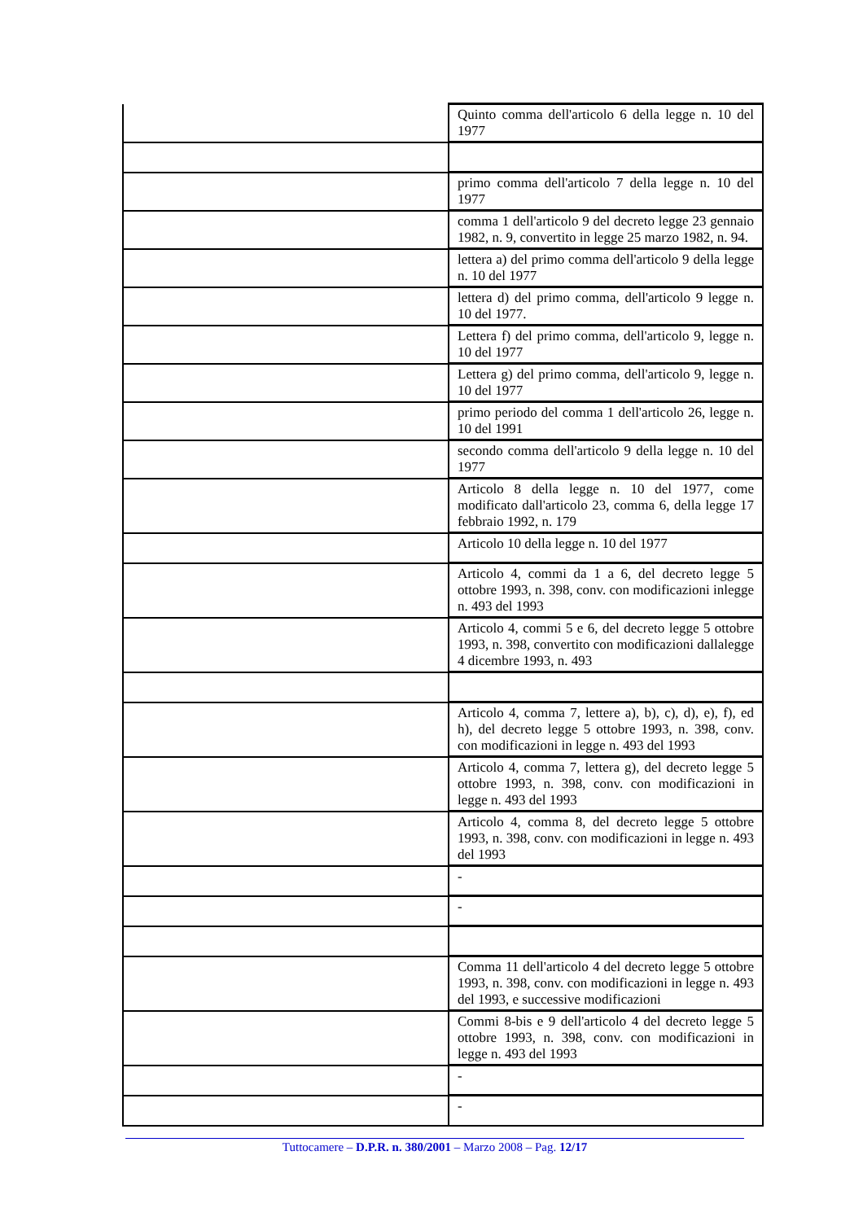| | Quinto comma dell'articolo 6 della legge n. 10 del 1977 |
| | primo comma dell'articolo 7 della legge n. 10 del 1977 |
| | comma 1 dell'articolo 9 del decreto legge 23 gennaio 1982, n. 9, convertito in legge 25 marzo 1982, n. 94. |
| | lettera a) del primo comma dell'articolo 9 della legge n. 10 del 1977 |
| | lettera d) del primo comma, dell'articolo 9 legge n. 10 del 1977. |
| | Lettera f) del primo comma, dell'articolo 9, legge n. 10 del 1977 |
| | Lettera g) del primo comma, dell'articolo 9, legge n. 10 del 1977 |
| | primo periodo del comma 1 dell'articolo 26, legge n. 10 del 1991 |
| | secondo comma dell'articolo 9 della legge n. 10 del 1977 |
| | Articolo 8 della legge n. 10 del 1977, come modificato dall'articolo 23, comma 6, della legge 17 febbraio 1992, n. 179 |
| | Articolo 10 della legge n. 10 del 1977 |
| | Articolo 4, commi da 1 a 6, del decreto legge 5 ottobre 1993, n. 398, conv. con modificazioni inlegge n. 493 del 1993 |
| | Articolo 4, commi 5 e 6, del decreto legge 5 ottobre 1993, n. 398, convertito con modificazioni dallalegge 4 dicembre 1993, n. 493 |
| | Articolo 4, comma 7, lettere a), b), c), d), e), f), ed h), del decreto legge 5 ottobre 1993, n. 398, conv. con modificazioni in legge n. 493 del 1993 |
| | Articolo 4, comma 7, lettera g), del decreto legge 5 ottobre 1993, n. 398, conv. con modificazioni in legge n. 493 del 1993 |
| | Articolo 4, comma 8, del decreto legge 5 ottobre 1993, n. 398, conv. con modificazioni in legge n. 493 del 1993 |
| | - |
| | - |
| | Comma 11 dell'articolo 4 del decreto legge 5 ottobre 1993, n. 398, conv. con modificazioni in legge n. 493 del 1993, e successive modificazioni |
| | Commi 8-bis e 9 dell'articolo 4 del decreto legge 5 ottobre 1993, n. 398, conv. con modificazioni in legge n. 493 del 1993 |
| | - |
| | - |
Tuttocamere – D.P.R. n. 380/2001 – Marzo 2008 – Pag. 12/17